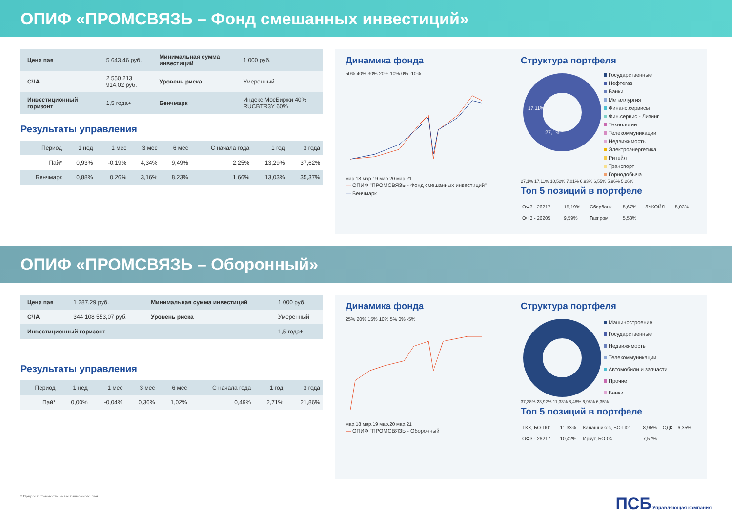ОПИФ «ПРОМСВЯЗЬ – Фонд смешанных инвестиций»
| Цена пая | 5 643,46 руб. | Минимальная сумма инвестиций | 1 000 руб. |
| СЧА | 2 550 213 914,02 руб. | Уровень риска | Умеренный |
| Инвестиционный горизонт | 1,5 года+ | Бенчмарк | Индекс МосБиржи 40% RUCBTR3Y 60% |
Результаты управления
| Период | 1 нед | 1 мес | 3 мес | 6 мес | С начала года | 1 год | 3 года |
| --- | --- | --- | --- | --- | --- | --- | --- |
| Пай* | 0,93% | -0,19% | 4,34% | 9,49% | 2,25% | 13,29% | 37,62% |
| Бенчмарк | 0,88% | 0,26% | 3,16% | 8,23% | 1,66% | 13,03% | 35,37% |
Динамика фонда
50% 40% 30% 20% 10% 0% -10%
мар.18 мар.19 мар.20 мар.21
— ОПИФ "ПРОМСВЯЗЬ - Фонд смешанных инвестиций"
— Бенчмарк
Структура портфеля
27,1%
17,11%
Государственные
Нефтегаз
Банки
Металлургия
Финанс.сервисы
Фин.сервис - Лизинг
Технологии
Телекоммуникации
Недвижимость
Электроэнергетика
Ритейл
Транспорт
Горнодобыча
27,1% 17,11% 10,52% 7,01% 6,93% 6,55% 5,96% 5,26%
Топ 5 позиций в портфеле
| ОФЗ - 26217 | 15,19% | Сбербанк | 5,67% | ЛУКОЙЛ | 5,03% |
| ОФЗ - 26205 | 9,59% | Газпром | 5,58% | | |
ОПИФ «ПРОМСВЯЗЬ – Оборонный»
| Цена пая | 1 287,29 руб. | Минимальная сумма инвестиций | 1 000 руб. |
| СЧА | 344 108 553,07 руб. | Уровень риска | Умеренный |
| Инвестиционный горизонт | | | 1,5 года+ |
Результаты управления
| Период | 1 нед | 1 мес | 3 мес | 6 мес | С начала года | 1 год | 3 года |
| --- | --- | --- | --- | --- | --- | --- | --- |
| Пай* | 0,00% | -0,04% | 0,36% | 1,02% | 0,49% | 2,71% | 21,86% |
Динамика фонда
25% 20% 15% 10% 5% 0% -5%
мар.18 мар.19 мар.20 мар.21
— ОПИФ "ПРОМСВЯЗЬ - Оборонный"
Структура портфеля
Машиностроение
Государственные
Недвижимость
Телекоммуникации
Автомобили и запчасти
Прочие
Банки
37,38% 23,92% 11,33% 8,48% 6,98% 6,35%
Топ 5 позиций в портфеле
| ТКХ, БО-П01 | 11,33% | Калашников, БО-П01 | 8,95% | ОДК | 6,35% |
| ОФЗ - 26217 | 10,42% | Иркут, БО-04 | 7,57% | | |
* Прирост стоимости инвестиционного пая ПСБ Управляющая компания